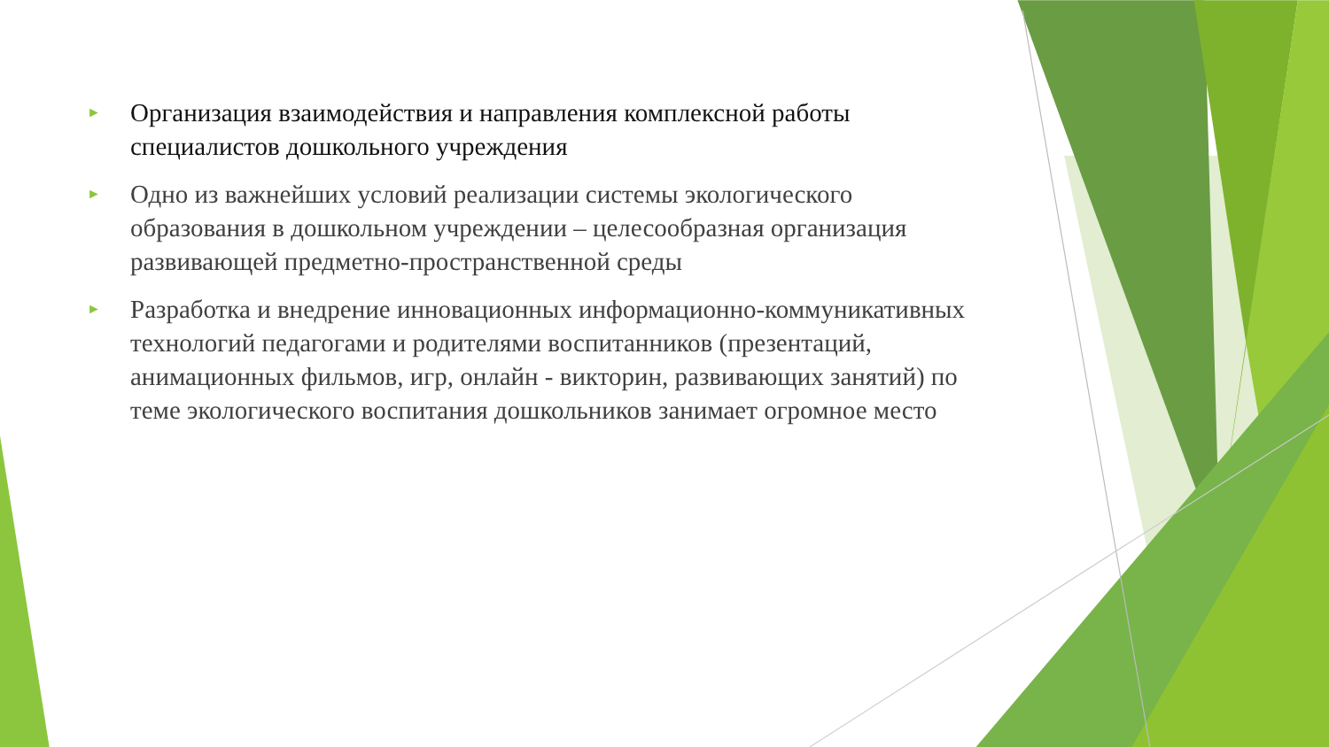► Организация взаимодействия и направления комплексной работы специалистов дошкольного учреждения
► Одно из важнейших условий реализации системы экологического образования в дошкольном учреждении – целесообразная организация развивающей предметно-пространственной среды
► Разработка и внедрение инновационных информационно-коммуникативных технологий педагогами и родителями воспитанников (презентаций, анимационных фильмов, игр, онлайн - викторин, развивающих занятий) по теме экологического воспитания дошкольников занимает огромное место